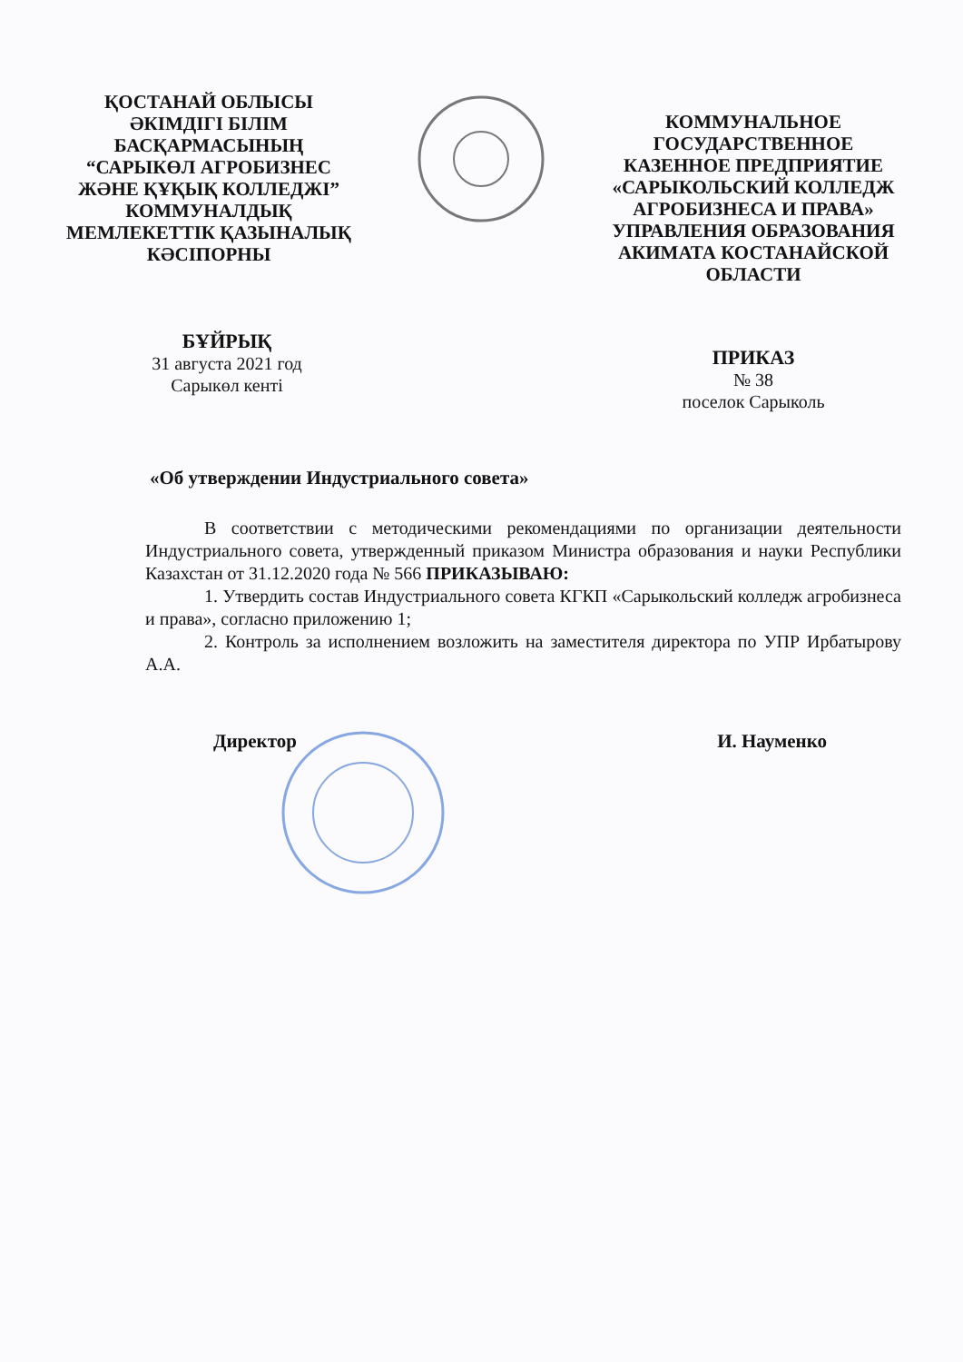ҚОСТАНАЙ ОБЛЫСЫ
ӘКІМДІГІ БІЛІМ
БАСҚАРМАСЫНЫҢ
“САРЫКӨЛ АГРОБИЗНЕС
ЖӘНЕ ҚҰҚЫҚ КОЛЛЕДЖІ”
КОММУНАЛДЫҚ
МЕМЛЕКЕТТІК ҚАЗЫНАЛЫҚ
КӘСІПОРНЫ
КОММУНАЛЬНОЕ
ГОСУДАРСТВЕННОЕ
КАЗЕННОЕ ПРЕДПРИЯТИЕ
«САРЫКОЛЬСКИЙ КОЛЛЕДЖ
АГРОБИЗНЕСА И ПРАВА»
УПРАВЛЕНИЯ ОБРАЗОВАНИЯ
АКИМАТА КОСТАНАЙСКОЙ
ОБЛАСТИ
БҰЙРЫҚ
31 августа 2021 год
Сарыкөл кенті
ПРИКАЗ
№ 38
поселок Сарыколь
«Об утверждении Индустриального совета»
В соответствии с методическими рекомендациями по организации деятельности Индустриального совета, утвержденный приказом Министра образования и науки Республики Казахстан от 31.12.2020 года № 566 ПРИКАЗЫВАЮ:
1. Утвердить состав Индустриального совета КГКП «Сарыкольский колледж агробизнеса и права», согласно приложению 1;
2. Контроль за исполнением возложить на заместителя директора по УПР Ирбатырову А.А.
Директор И. Науменко